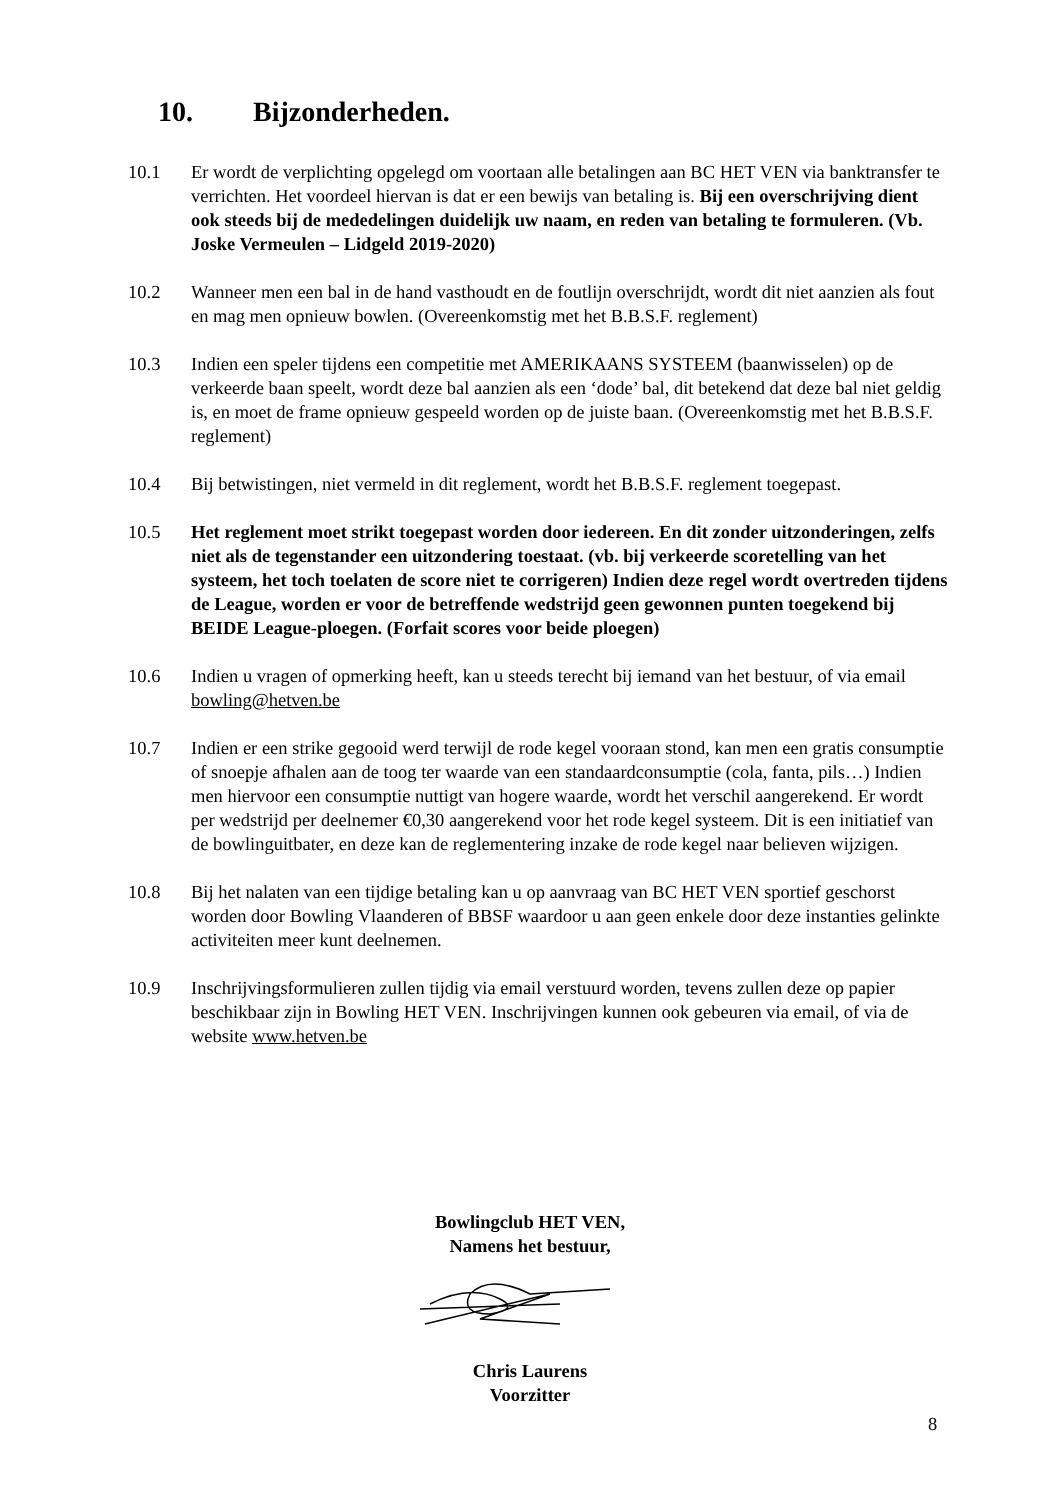10. Bijzonderheden.
10.1 Er wordt de verplichting opgelegd om voortaan alle betalingen aan BC HET VEN via banktransfer te verrichten. Het voordeel hiervan is dat er een bewijs van betaling is. Bij een overschrijving dient ook steeds bij de mededelingen duidelijk uw naam, en reden van betaling te formuleren. (Vb. Joske Vermeulen – Lidgeld 2019-2020)
10.2 Wanneer men een bal in de hand vasthoudt en de foutlijn overschrijdt, wordt dit niet aanzien als fout en mag men opnieuw bowlen. (Overeenkomstig met het B.B.S.F. reglement)
10.3 Indien een speler tijdens een competitie met AMERIKAANS SYSTEEM (baanwisselen) op de verkeerde baan speelt, wordt deze bal aanzien als een ‘dode’ bal, dit betekend dat deze bal niet geldig is, en moet de frame opnieuw gespeeld worden op de juiste baan. (Overeenkomstig met het B.B.S.F. reglement)
10.4 Bij betwistingen, niet vermeld in dit reglement, wordt het B.B.S.F. reglement toegepast.
10.5 Het reglement moet strikt toegepast worden door iedereen. En dit zonder uitzonderingen, zelfs niet als de tegenstander een uitzondering toestaat. (vb. bij verkeerde scoretelling van het systeem, het toch toelaten de score niet te corrigeren) Indien deze regel wordt overtreden tijdens de League, worden er voor de betreffende wedstrijd geen gewonnen punten toegekend bij BEIDE League-ploegen. (Forfait scores voor beide ploegen)
10.6 Indien u vragen of opmerking heeft, kan u steeds terecht bij iemand van het bestuur, of via email bowling@hetven.be
10.7 Indien er een strike gegooid werd terwijl de rode kegel vooraan stond, kan men een gratis consumptie of snoepje afhalen aan de toog ter waarde van een standaardconsumptie (cola, fanta, pils…) Indien men hiervoor een consumptie nuttigt van hogere waarde, wordt het verschil aangerekend. Er wordt per wedstrijd per deelnemer €0,30 aangerekend voor het rode kegel systeem. Dit is een initiatief van de bowlinguitbater, en deze kan de reglementering inzake de rode kegel naar believen wijzigen.
10.8 Bij het nalaten van een tijdige betaling kan u op aanvraag van BC HET VEN sportief geschorst worden door Bowling Vlaanderen of BBSF waardoor u aan geen enkele door deze instanties gelinkte activiteiten meer kunt deelnemen.
10.9 Inschrijvingsformulieren zullen tijdig via email verstuurd worden, tevens zullen deze op papier beschikbaar zijn in Bowling HET VEN. Inschrijvingen kunnen ook gebeuren via email, of via de website www.hetven.be
Bowlingclub HET VEN,
Namens het bestuur, Chris Laurens
Voorzitter
8